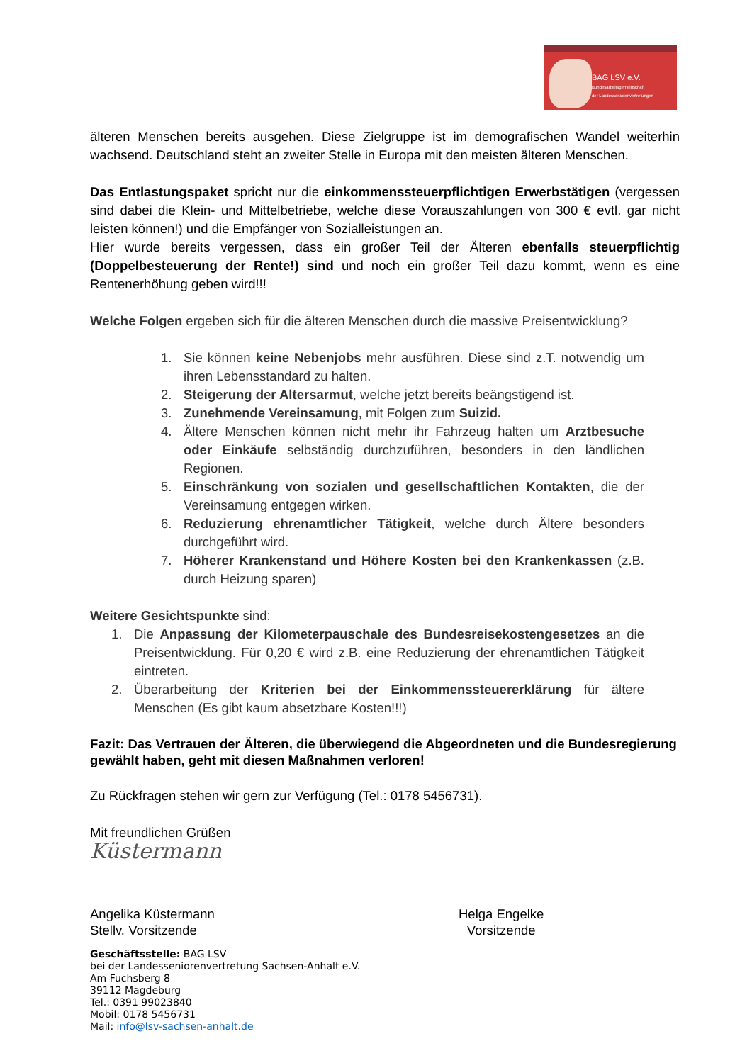BAG LSV e.V.
Bundesarbeitsgemeinschaft
der Landesseniorenvertretungen
älteren Menschen bereits ausgehen. Diese Zielgruppe ist im demografischen Wandel weiterhin wachsend. Deutschland steht an zweiter Stelle in Europa mit den meisten älteren Menschen.
Das Entlastungspaket spricht nur die einkommenssteuerpflichtigen Erwerbstätigen (vergessen sind dabei die Klein- und Mittelbetriebe, welche diese Vorauszahlungen von 300 € evtl. gar nicht leisten können!) und die Empfänger von Sozialleistungen an.
Hier wurde bereits vergessen, dass ein großer Teil der Älteren ebenfalls steuerpflichtig (Doppelbesteuerung der Rente!) sind und noch ein großer Teil dazu kommt, wenn es eine Rentenerhöhung geben wird!!!
Welche Folgen ergeben sich für die älteren Menschen durch die massive Preisentwicklung?
1. Sie können keine Nebenjobs mehr ausführen. Diese sind z.T. notwendig um ihren Lebensstandard zu halten.
2. Steigerung der Altersarmut, welche jetzt bereits beängstigend ist.
3. Zunehmende Vereinsamung, mit Folgen zum Suizid.
4. Ältere Menschen können nicht mehr ihr Fahrzeug halten um Arztbesuche oder Einkäufe selbständig durchzuführen, besonders in den ländlichen Regionen.
5. Einschränkung von sozialen und gesellschaftlichen Kontakten, die der Vereinsamung entgegen wirken.
6. Reduzierung ehrenamtlicher Tätigkeit, welche durch Ältere besonders durchgeführt wird.
7. Höherer Krankenstand und Höhere Kosten bei den Krankenkassen (z.B. durch Heizung sparen)
Weitere Gesichtspunkte sind:
1. Die Anpassung der Kilometerpauschale des Bundesreisekostengesetzes an die Preisentwicklung. Für 0,20 € wird z.B. eine Reduzierung der ehrenamtlichen Tätigkeit eintreten.
2. Überarbeitung der Kriterien bei der Einkommenssteuererklärung für ältere Menschen (Es gibt kaum absetzbare Kosten!!!)
Fazit: Das Vertrauen der Älteren, die überwiegend die Abgeordneten und die Bundesregierung gewählt haben, geht mit diesen Maßnahmen verloren!
Zu Rückfragen stehen wir gern zur Verfügung (Tel.: 0178 5456731).
Mit freundlichen Grüßen
Küstermann
Angelika Küstermann
Stellv. Vorsitzende
Helga Engelke
Vorsitzende
Geschäftsstelle: BAG LSV
bei der Landesseniorenvertretung Sachsen-Anhalt e.V.
Am Fuchsberg 8
39112 Magdeburg
Tel.: 0391 99023840
Mobil: 0178 5456731
Mail: info@lsv-sachsen-anhalt.de